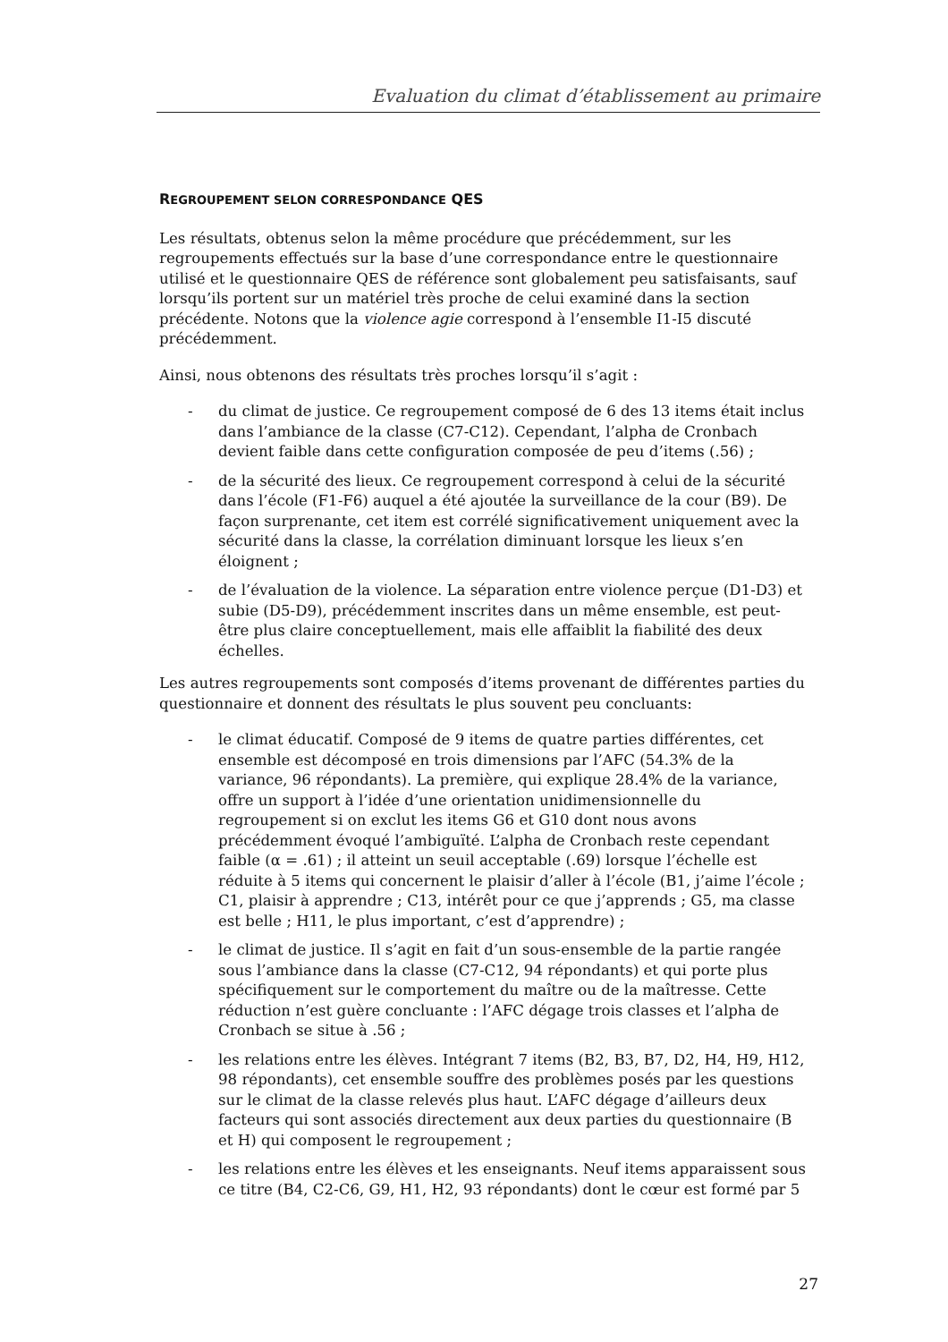Evaluation du climat d’établissement au primaire
REGROUPEMENT SELON CORRESPONDANCE QES
Les résultats, obtenus selon la même procédure que précédemment, sur les regroupements effectués sur la base d’une correspondance entre le questionnaire utilisé et le questionnaire QES de référence sont globalement peu satisfaisants, sauf lorsqu’ils portent sur un matériel très proche de celui examiné dans la section précédente. Notons que la violence agie correspond à l’ensemble I1-I5 discuté précédemment.
Ainsi, nous obtenons des résultats très proches lorsqu’il s’agit :
- du climat de justice. Ce regroupement composé de 6 des 13 items était inclus dans l’ambiance de la classe (C7-C12). Cependant, l’alpha de Cronbach devient faible dans cette configuration composée de peu d’items (.56) ;
- de la sécurité des lieux. Ce regroupement correspond à celui de la sécurité dans l’école (F1-F6) auquel a été ajoutée la surveillance de la cour (B9). De façon surprenante, cet item est corrélé significativement uniquement avec la sécurité dans la classe, la corrélation diminuant lorsque les lieux s’en éloignent ;
- de l’évaluation de la violence. La séparation entre violence perçue (D1-D3) et subie (D5-D9), précédemment inscrites dans un même ensemble, est peut-être plus claire conceptuellement, mais elle affaiblit la fiabilité des deux échelles.
Les autres regroupements sont composés d’items provenant de différentes parties du questionnaire et donnent des résultats le plus souvent peu concluants:
- le climat éducatif. Composé de 9 items de quatre parties différentes, cet ensemble est décomposé en trois dimensions par l’AFC (54.3% de la variance, 96 répondants). La première, qui explique 28.4% de la variance, offre un support à l’idée d’une orientation unidimensionnelle du regroupement si on exclut les items G6 et G10 dont nous avons précédemment évoqué l’ambiguïté. L’alpha de Cronbach reste cependant faible (α = .61) ; il atteint un seuil acceptable (.69) lorsque l’échelle est réduite à 5 items qui concernent le plaisir d’aller à l’école (B1, j’aime l’école ; C1, plaisir à apprendre ; C13, intérêt pour ce que j’apprends ; G5, ma classe est belle ; H11, le plus important, c’est d’apprendre) ;
- le climat de justice. Il s’agit en fait d’un sous-ensemble de la partie rangée sous l’ambiance dans la classe (C7-C12, 94 répondants) et qui porte plus spécifiquement sur le comportement du maître ou de la maîtresse. Cette réduction n’est guère concluante : l’AFC dégage trois classes et l’alpha de Cronbach se situe à .56 ;
- les relations entre les élèves. Intégrant 7 items (B2, B3, B7, D2, H4, H9, H12, 98 répondants), cet ensemble souffre des problèmes posés par les questions sur le climat de la classe relevés plus haut. L’AFC dégage d’ailleurs deux facteurs qui sont associés directement aux deux parties du questionnaire (B et H) qui composent le regroupement ;
- les relations entre les élèves et les enseignants. Neuf items apparaissent sous ce titre (B4, C2-C6, G9, H1, H2, 93 répondants) dont le cœur est formé par 5
27